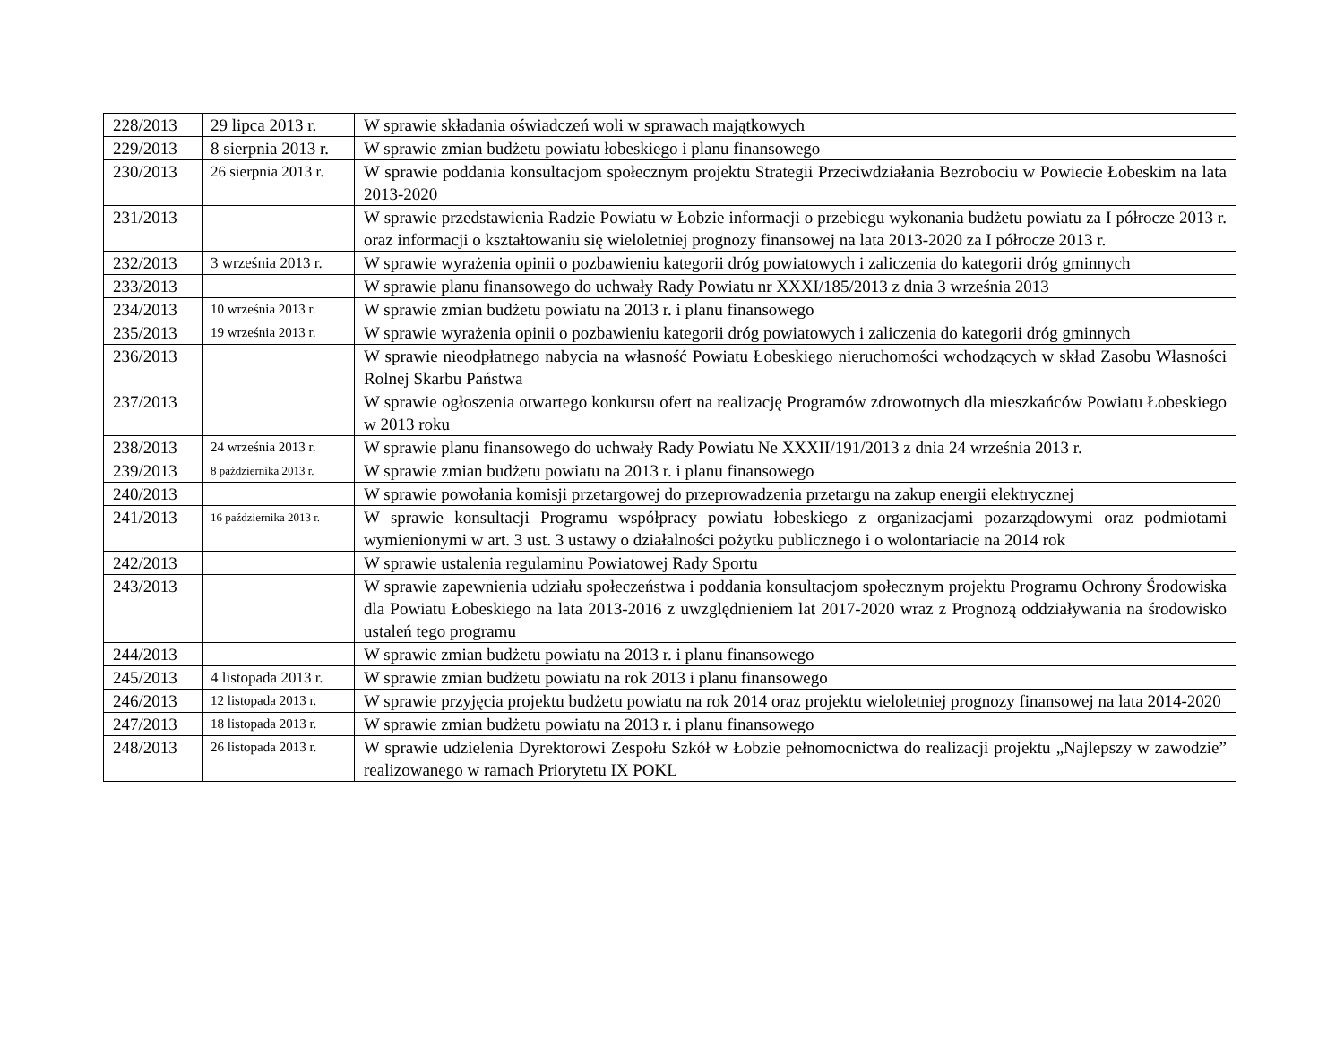| 228/2013 | 29 lipca 2013 r. | W sprawie składania oświadczeń woli w sprawach majątkowych |
| 229/2013 | 8 sierpnia 2013 r. | W sprawie zmian budżetu powiatu łobeskiego i planu finansowego |
| 230/2013 | 26 sierpnia 2013 r. | W sprawie poddania konsultacjom społecznym projektu Strategii Przeciwdziałania Bezrobociu w Powiecie Łobeskim na lata 2013-2020 |
| 231/2013 | | W sprawie przedstawienia Radzie Powiatu w Łobzie informacji o przebiegu wykonania budżetu powiatu za I półrocze 2013 r. oraz informacji o kształtowaniu się wieloletniej prognozy finansowej na lata 2013-2020 za I półrocze 2013 r. |
| 232/2013 | 3 września 2013 r. | W sprawie wyrażenia opinii o pozbawieniu kategorii dróg powiatowych i zaliczenia do kategorii dróg gminnych |
| 233/2013 | | W sprawie planu finansowego do uchwały Rady Powiatu nr XXXI/185/2013 z dnia 3 września 2013 |
| 234/2013 | 10 września 2013 r. | W sprawie zmian budżetu powiatu na 2013 r. i planu finansowego |
| 235/2013 | 19 września 2013 r. | W sprawie wyrażenia opinii o pozbawieniu kategorii dróg powiatowych i zaliczenia do kategorii dróg gminnych |
| 236/2013 | | W sprawie nieodpłatnego nabycia na własność Powiatu Łobeskiego nieruchomości wchodzących w skład Zasobu Własności Rolnej Skarbu Państwa |
| 237/2013 | | W sprawie ogłoszenia otwartego konkursu ofert na realizację Programów zdrowotnych dla mieszkańców Powiatu Łobeskiego w 2013 roku |
| 238/2013 | 24 września 2013 r. | W sprawie planu finansowego do uchwały Rady Powiatu Ne XXXII/191/2013 z dnia 24 września 2013 r. |
| 239/2013 | 8 października 2013 r. | W sprawie zmian budżetu powiatu na 2013 r. i planu finansowego |
| 240/2013 | | W sprawie powołania komisji przetargowej do przeprowadzenia przetargu na zakup energii elektrycznej |
| 241/2013 | 16 października 2013 r. | W sprawie konsultacji Programu współpracy powiatu łobeskiego z organizacjami pozarządowymi oraz podmiotami wymienionymi w art. 3 ust. 3 ustawy o działalności pożytku publicznego i o wolontariacie na 2014 rok |
| 242/2013 | | W sprawie ustalenia regulaminu Powiatowej Rady Sportu |
| 243/2013 | | W sprawie zapewnienia udziału społeczeństwa i poddania konsultacjom społecznym projektu Programu Ochrony Środowiska dla Powiatu Łobeskiego na lata 2013-2016 z uwzględnieniem lat 2017-2020 wraz z Prognozą oddziaływania na środowisko ustaleń tego programu |
| 244/2013 | | W sprawie zmian budżetu powiatu na 2013 r. i planu finansowego |
| 245/2013 | 4 listopada 2013 r. | W sprawie zmian budżetu powiatu na rok 2013 i planu finansowego |
| 246/2013 | 12 listopada 2013 r. | W sprawie przyjęcia projektu budżetu powiatu na rok 2014 oraz projektu wieloletniej prognozy finansowej na lata 2014-2020 |
| 247/2013 | 18 listopada 2013 r. | W sprawie zmian budżetu powiatu na 2013 r. i planu finansowego |
| 248/2013 | 26 listopada 2013 r. | W sprawie udzielenia Dyrektorowi Zespołu Szkół w Łobzie pełnomocnictwa do realizacji projektu „Najlepszy w zawodzie” realizowanego w ramach Priorytetu IX POKL |